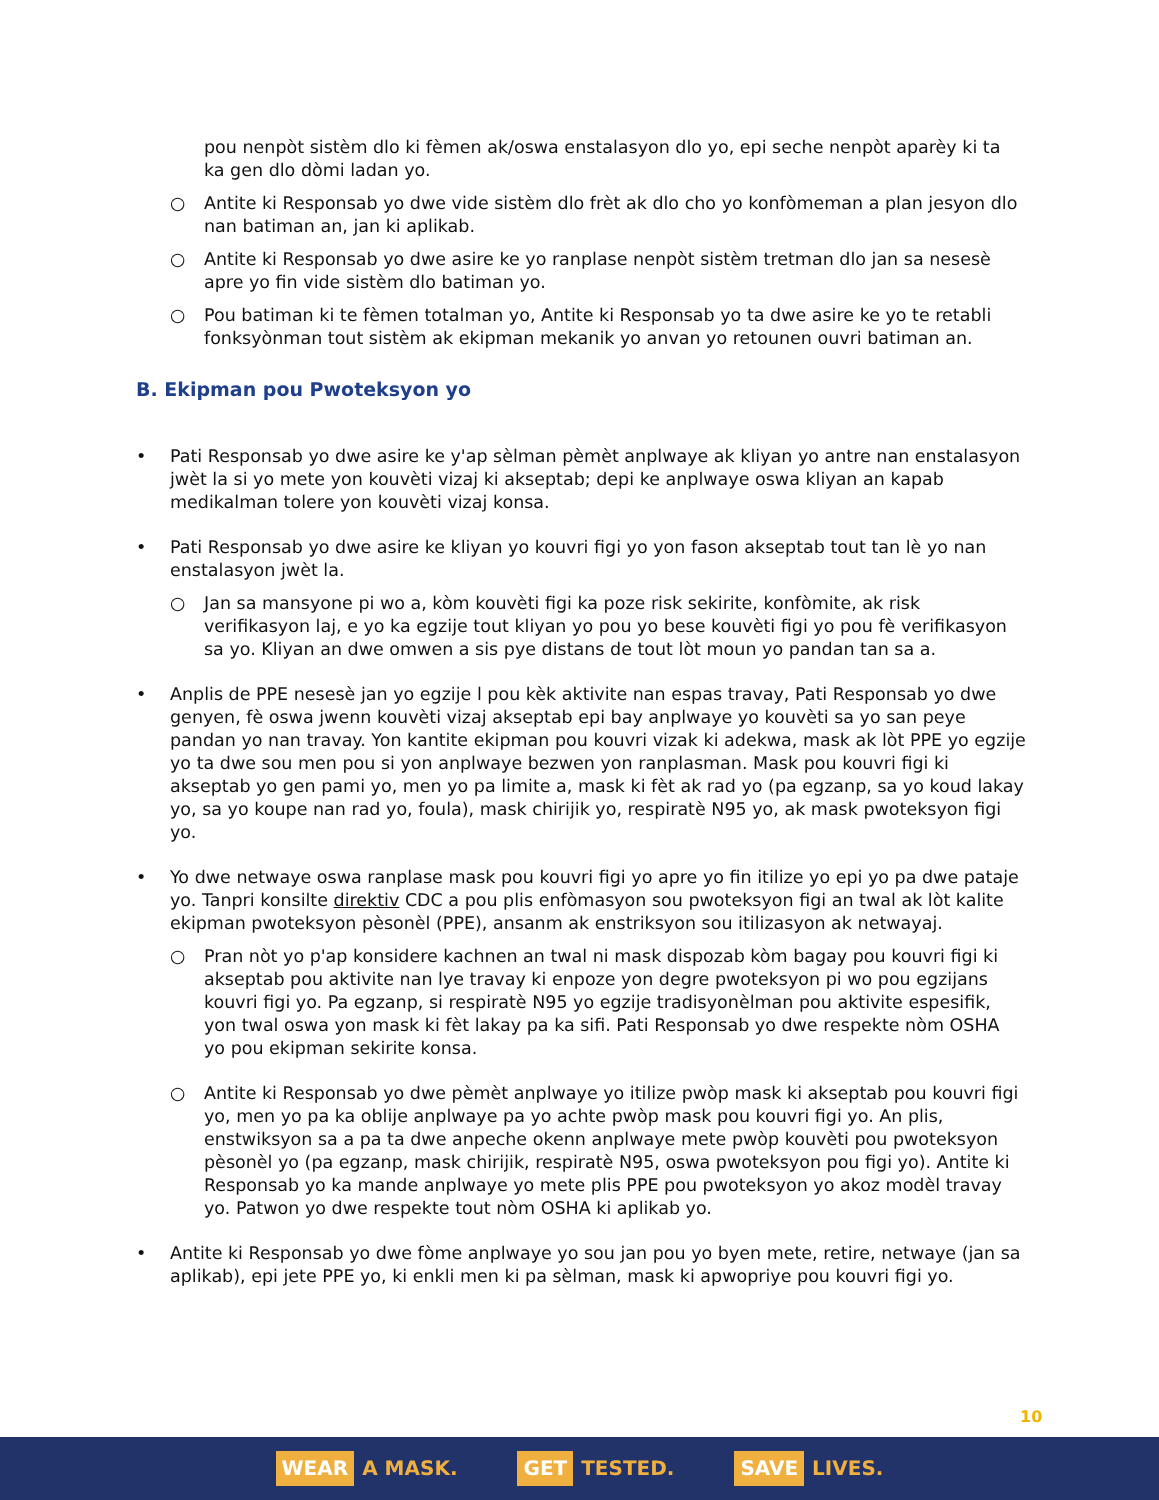pou nenpòt sistèm dlo ki fèmen ak/oswa enstalasyon dlo yo, epi seche nenpòt aparèy ki ta ka gen dlo dòmi ladan yo.
○ Antite ki Responsab yo dwe vide sistèm dlo frèt ak dlo cho yo konfòmeman a plan jesyon dlo nan batiman an, jan ki aplikab.
○ Antite ki Responsab yo dwe asire ke yo ranplase nenpòt sistèm tretman dlo jan sa nesesè apre yo fin vide sistèm dlo batiman yo.
○ Pou batiman ki te fèmen totalman yo, Antite ki Responsab yo ta dwe asire ke yo te retabli fonksyònman tout sistèm ak ekipman mekanik yo anvan yo retounen ouvri batiman an.
B. Ekipman pou Pwoteksyon yo
• Pati Responsab yo dwe asire ke y'ap sèlman pèmèt anplwaye ak kliyan yo antre nan enstalasyon jwèt la si yo mete yon kouvèti vizaj ki akseptab; depi ke anplwaye oswa kliyan an kapab medikalman tolere yon kouvèti vizaj konsa.
• Pati Responsab yo dwe asire ke kliyan yo kouvri figi yo yon fason akseptab tout tan lè yo nan enstalasyon jwèt la.
○ Jan sa mansyone pi wo a, kòm kouvèti figi ka poze risk sekirite, konfòmite, ak risk verifikasyon laj, e yo ka egzije tout kliyan yo pou yo bese kouvèti figi yo pou fè verifikasyon sa yo. Kliyan an dwe omwen a sis pye distans de tout lòt moun yo pandan tan sa a.
• Anplis de PPE nesesè jan yo egzije l pou kèk aktivite nan espas travay, Pati Responsab yo dwe genyen, fè oswa jwenn kouvèti vizaj akseptab epi bay anplwaye yo kouvèti sa yo san peye pandan yo nan travay. Yon kantite ekipman pou kouvri vizak ki adekwa, mask ak lòt PPE yo egzije yo ta dwe sou men pou si yon anplwaye bezwen yon ranplasman. Mask pou kouvri figi ki akseptab yo gen pami yo, men yo pa limite a, mask ki fèt ak rad yo (pa egzanp, sa yo koud lakay yo, sa yo koupe nan rad yo, foula), mask chirijik yo, respiratè N95 yo, ak mask pwoteksyon figi yo.
• Yo dwe netwaye oswa ranplase mask pou kouvri figi yo apre yo fin itilize yo epi yo pa dwe pataje yo. Tanpri konsilte direktiv CDC a pou plis enfòmasyon sou pwoteksyon figi an twal ak lòt kalite ekipman pwoteksyon pèsonèl (PPE), ansanm ak enstriksyon sou itilizasyon ak netwayaj.
○ Pran nòt yo p'ap konsidere kachnen an twal ni mask dispozab kòm bagay pou kouvri figi ki akseptab pou aktivite nan lye travay ki enpoze yon degre pwoteksyon pi wo pou egzijans kouvri figi yo. Pa egzanp, si respiratè N95 yo egzije tradisyonèlman pou aktivite espesifik, yon twal oswa yon mask ki fèt lakay pa ka sifi. Pati Responsab yo dwe respekte nòm OSHA yo pou ekipman sekirite konsa.
○ Antite ki Responsab yo dwe pèmèt anplwaye yo itilize pwòp mask ki akseptab pou kouvri figi yo, men yo pa ka oblije anplwaye pa yo achte pwòp mask pou kouvri figi yo. An plis, enstwiksyon sa a pa ta dwe anpeche okenn anplwaye mete pwòp kouvèti pou pwoteksyon pèsonèl yo (pa egzanp, mask chirijik, respiratè N95, oswa pwoteksyon pou figi yo). Antite ki Responsab yo ka mande anplwaye yo mete plis PPE pou pwoteksyon yo akoz modèl travay yo. Patwon yo dwe respekte tout nòm OSHA ki aplikab yo.
• Antite ki Responsab yo dwe fòme anplwaye yo sou jan pou yo byen mete, retire, netwaye (jan sa aplikab), epi jete PPE yo, ki enkli men ki pa sèlman, mask ki apwopriye pou kouvri figi yo.
10
WEAR A MASK.
GET TESTED.
SAVE LIVES.